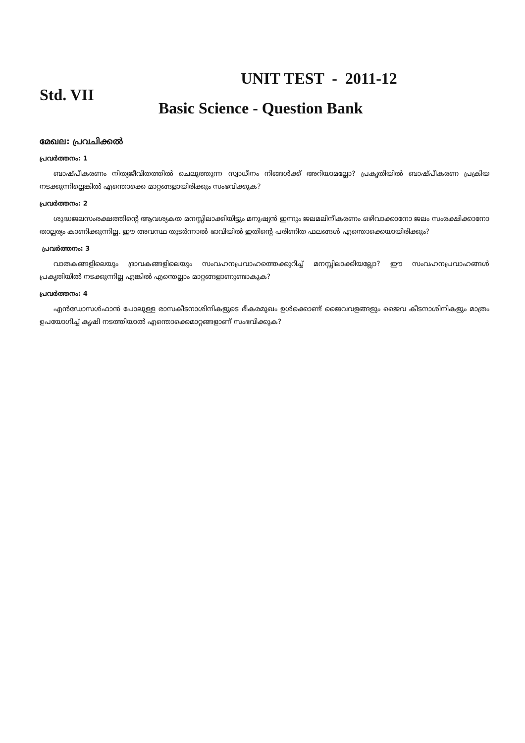UNIT TEST - 2011-12
Std. VII
Basic Science - Question Bank
മേഖല: പ്രവചിക്കൽ
പ്രവർത്തനം: 1
ബാഷ്പീകരണം നിത്യജീവിതത്തിൽ ചെലുത്തുന്ന സ്വാധീനം നിങ്ങൾക്ക് അറിയാമല്ലോ? പ്രകൃതിയിൽ ബാഷ്പീകരണ പ്രക്രിയ നടക്കുന്നില്ലെങ്കിൽ എന്തൊക്കെ മാറ്റങ്ങളായിരിക്കും സംഭവിക്കുക?
പ്രവർത്തനം: 2
ശുദ്ധജലസംരക്ഷത്തിന്റെ ആവശ്യകത മനസ്സിലാക്കിയിട്ടും മനുഷ്യൻ ഇന്നും ജലമലിനീകരണം ഒഴിവാക്കാനോ ജലം സംരക്ഷിക്കാനോ താല്പര്യം കാണിക്കുന്നില്ല. ഈ അവസ്ഥ തുടർന്നാൽ ഭാവിയിൽ ഇതിന്റെ പരിണിത ഫലങ്ങൾ എന്തൊക്കെയായിരിക്കും?
പ്രവർത്തനം: 3
വാതകങ്ങളിലെയും ദ്രാവകങ്ങളിലെയും സംവഹനപ്രവാഹത്തെക്കുറിച്ച് മനസ്സിലാക്കിയല്ലോ? ഈ സംവഹനപ്രവാഹങ്ങൾ പ്രകൃതിയിൽ നടക്കുന്നില്ല എങ്കിൽ എന്തെല്ലാം മാറ്റങ്ങളാണുണ്ടാകുക?
പ്രവർത്തനം: 4
എൻഡോസൾഫാൻ പോലുള്ള രാസകീടനാശിനികളുടെ ഭീകരമുഖം ഉൾക്കൊണ്ട് ജൈവവളങ്ങളും ജൈവ കീടനാശിനികളും മാത്രം ഉപയോഗിച്ച് കൃഷി നടത്തിയാൽ എന്തൊക്കെമാറ്റങ്ങളാണ് സംഭവിക്കുക?